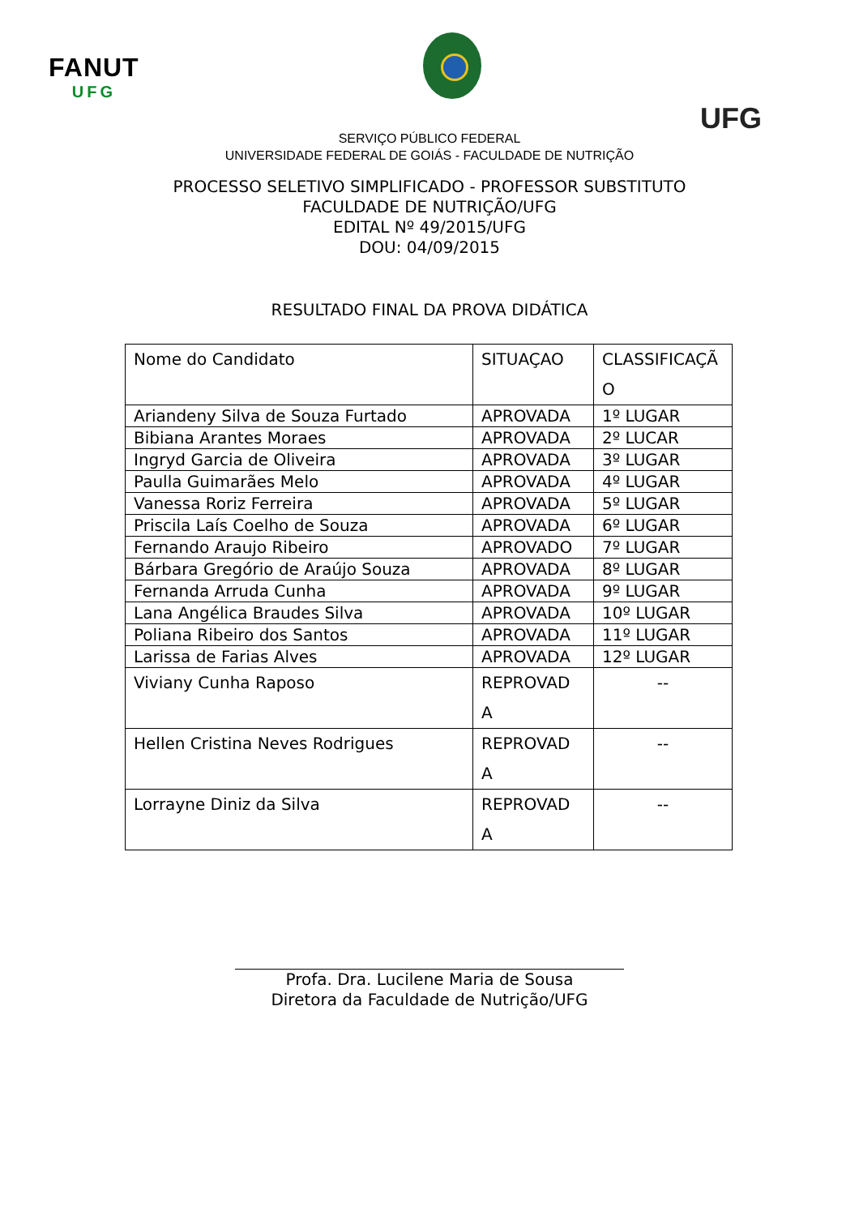FANUT
UFG
UFG
SERVIÇO PÚBLICO FEDERAL
UNIVERSIDADE FEDERAL DE GOIÁS - FACULDADE DE NUTRIÇÃO
PROCESSO SELETIVO SIMPLIFICADO - PROFESSOR SUBSTITUTO
FACULDADE DE NUTRIÇÃO/UFG
EDITAL Nº 49/2015/UFG
DOU: 04/09/2015
RESULTADO FINAL DA PROVA DIDÁTICA
| Nome do Candidato | SITUAÇAO | CLASSIFICAÇÃ O |
| Ariandeny Silva de Souza Furtado | APROVADA | 1º LUGAR |
| Bibiana Arantes Moraes | APROVADA | 2º LUCAR |
| Ingryd Garcia de Oliveira | APROVADA | 3º LUGAR |
| Paulla Guimarães Melo | APROVADA | 4º LUGAR |
| Vanessa Roriz Ferreira | APROVADA | 5º LUGAR |
| Priscila Laís Coelho de Souza | APROVADA | 6º LUGAR |
| Fernando Araujo Ribeiro | APROVADO | 7º LUGAR |
| Bárbara Gregório de Araújo Souza | APROVADA | 8º LUGAR |
| Fernanda Arruda Cunha | APROVADA | 9º LUGAR |
| Lana Angélica Braudes Silva | APROVADA | 10º LUGAR |
| Poliana Ribeiro dos Santos | APROVADA | 11º LUGAR |
| Larissa de Farias Alves | APROVADA | 12º LUGAR |
| Viviany Cunha Raposo | REPROVAD A | -- |
| Hellen Cristina Neves Rodrigues | REPROVAD A | -- |
| Lorrayne Diniz da Silva | REPROVAD A | -- |
Profa. Dra. Lucilene Maria de Sousa
Diretora da Faculdade de Nutrição/UFG